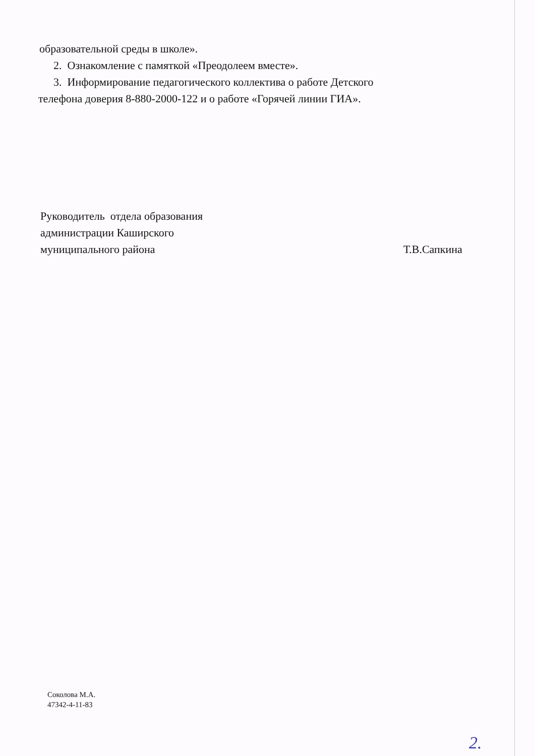образовательной среды в школе».
2. Ознакомление с памяткой «Преодолеем вместе».
3. Информирование педагогического коллектива о работе Детского
телефона доверия 8-880-2000-122 и о работе «Горячей линии ГИА».
Руководитель отдела образования
администрации Каширского
муниципального района
Т.В.Сапкина
Соколова М.А.
47342-4-11-83
2.